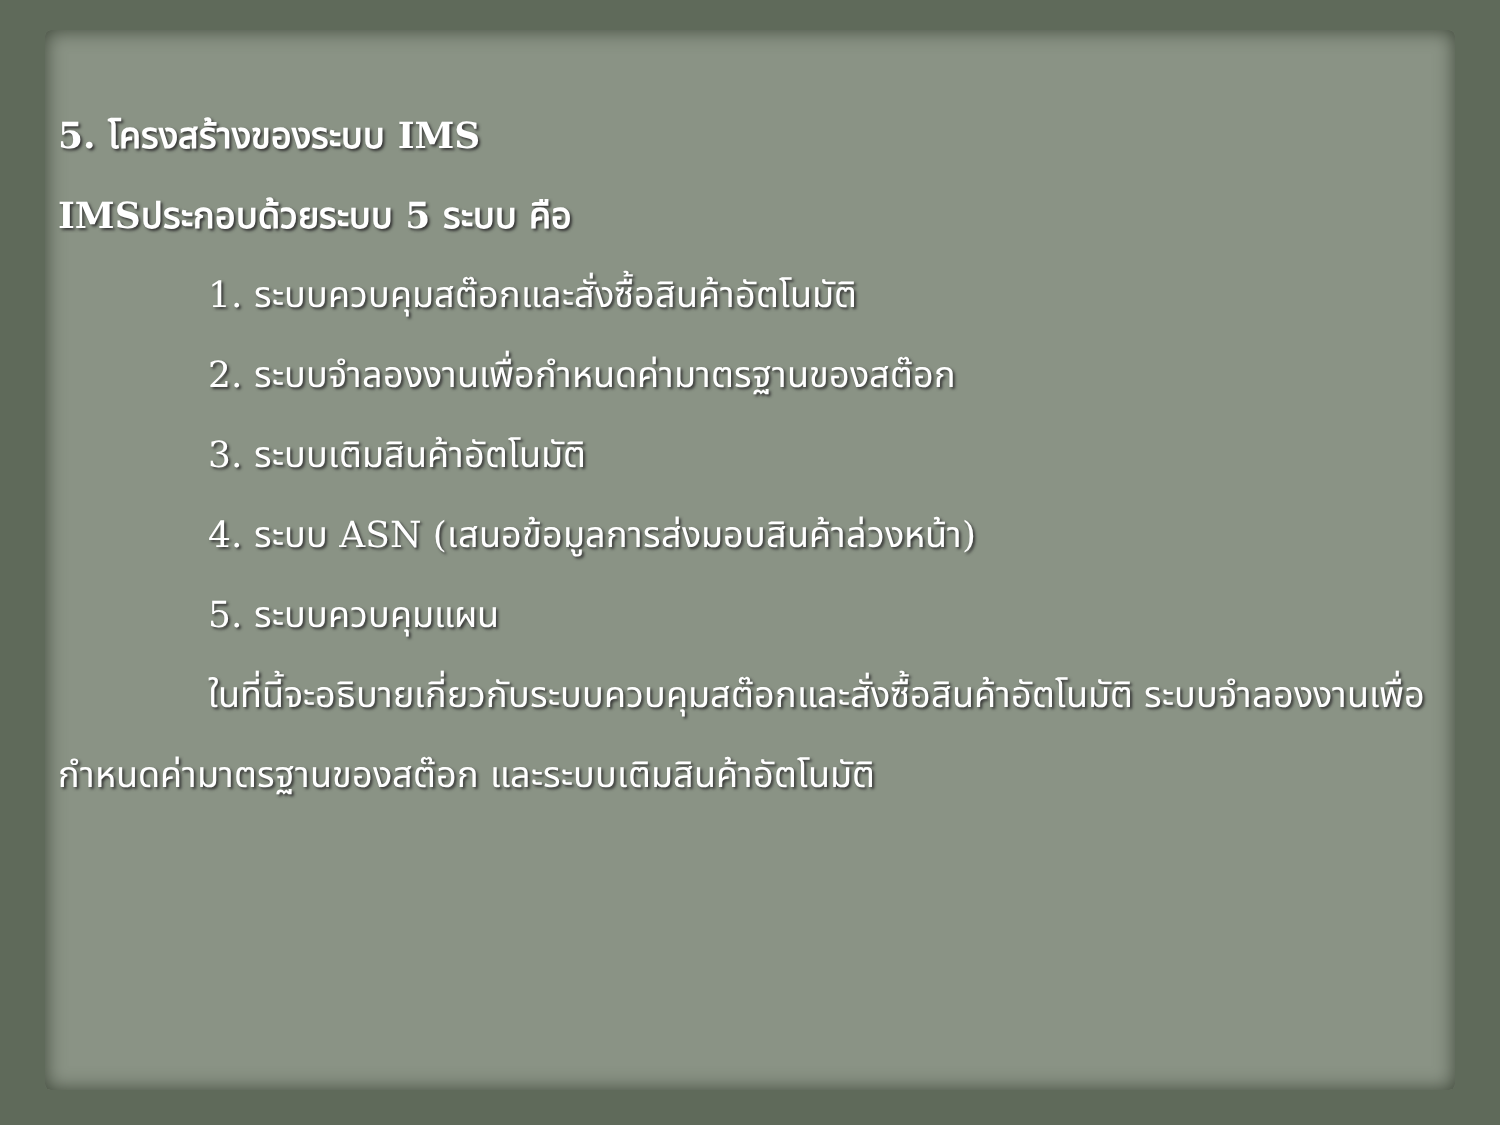5. โครงสร้างของระบบ IMS
IMSประกอบด้วยระบบ 5 ระบบ คือ
1. ระบบควบคุมสต๊อกและสั่งซื้อสินค้าอัตโนมัติ
2. ระบบจำลองงานเพื่อกำหนดค่ามาตรฐานของสต๊อก
3. ระบบเติมสินค้าอัตโนมัติ
4. ระบบ ASN (เสนอข้อมูลการส่งมอบสินค้าล่วงหน้า)
5. ระบบควบคุมแผน
ในที่นี้จะอธิบายเกี่ยวกับระบบควบคุมสต๊อกและสั่งซื้อสินค้าอัตโนมัติ ระบบจำลองงานเพื่อกำหนดค่ามาตรฐานของสต๊อก และระบบเติมสินค้าอัตโนมัติ